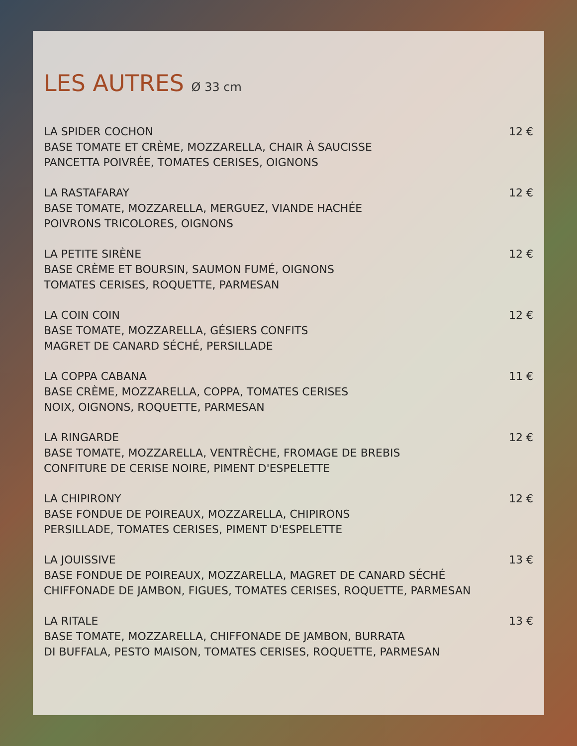LES AUTRES Ø 33 cm
LA SPIDER COCHON 12 €
BASE TOMATE ET CRÈME, MOZZARELLA, CHAIR À SAUCISSE
PANCETTA POIVRÉE, TOMATES CERISES, OIGNONS
LA RASTAFARAY 12 €
BASE TOMATE, MOZZARELLA, MERGUEZ, VIANDE HACHÉE
POIVRONS TRICOLORES, OIGNONS
LA PETITE SIRÈNE 12 €
BASE CRÈME ET BOURSIN, SAUMON FUMÉ, OIGNONS
TOMATES CERISES, ROQUETTE, PARMESAN
LA COIN COIN 12 €
BASE TOMATE, MOZZARELLA, GÉSIERS CONFITS
MAGRET DE CANARD SÉCHÉ, PERSILLADE
LA COPPA CABANA 11 €
BASE CRÈME, MOZZARELLA, COPPA, TOMATES CERISES
NOIX, OIGNONS, ROQUETTE, PARMESAN
LA RINGARDE 12 €
BASE TOMATE, MOZZARELLA, VENTRÈCHE, FROMAGE DE BREBIS
CONFITURE DE CERISE NOIRE, PIMENT D'ESPELETTE
LA CHIPIRONY 12 €
BASE FONDUE DE POIREAUX, MOZZARELLA, CHIPIRONS
PERSILLADE, TOMATES CERISES, PIMENT D'ESPELETTE
LA JOUISSIVE 13 €
BASE FONDUE DE POIREAUX, MOZZARELLA, MAGRET DE CANARD SÉCHÉ
CHIFFONADE DE JAMBON, FIGUES, TOMATES CERISES, ROQUETTE, PARMESAN
LA RITALE 13 €
BASE TOMATE, MOZZARELLA, CHIFFONADE DE JAMBON, BURRATA
DI BUFFALA, PESTO MAISON, TOMATES CERISES, ROQUETTE, PARMESAN